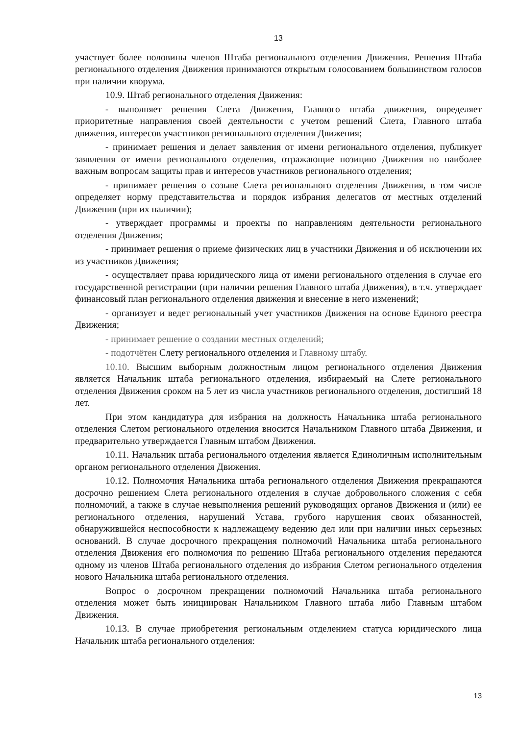13
участвует более половины членов Штаба регионального отделения Движения. Решения Штаба регионального отделения Движения принимаются открытым голосованием большинством голосов при наличии кворума.
10.9. Штаб регионального отделения Движения:
- выполняет решения Слета Движения, Главного штаба движения, определяет приоритетные направления своей деятельности с учетом решений Слета, Главного штаба движения, интересов участников регионального отделения Движения;
- принимает решения и делает заявления от имени регионального отделения, публикует заявления от имени регионального отделения, отражающие позицию Движения по наиболее важным вопросам защиты прав и интересов участников регионального отделения;
- принимает решения о созыве Слета регионального отделения Движения, в том числе определяет норму представительства и порядок избрания делегатов от местных отделений Движения (при их наличии);
- утверждает программы и проекты по направлениям деятельности регионального отделения Движения;
- принимает решения о приеме физических лиц в участники Движения и об исключении их из участников Движения;
- осуществляет права юридического лица от имени регионального отделения в случае его государственной регистрации (при наличии решения Главного штаба Движения), в т.ч. утверждает финансовый план регионального отделения движения и внесение в него изменений;
- организует и ведет региональный учет участников Движения на основе Единого реестра Движения;
- принимает решение о создании местных отделений;
- подотчётен Слету регионального отделения и Главному штабу.
10.10. Высшим выборным должностным лицом регионального отделения Движения является Начальник штаба регионального отделения, избираемый на Слете регионального отделения Движения сроком на 5 лет из числа участников регионального отделения, достигший 18 лет.
При этом кандидатура для избрания на должность Начальника штаба регионального отделения Слетом регионального отделения вносится Начальником Главного штаба Движения, и предварительно утверждается Главным штабом Движения.
10.11. Начальник штаба регионального отделения является Единоличным исполнительным органом регионального отделения Движения.
10.12. Полномочия Начальника штаба регионального отделения Движения прекращаются досрочно решением Слета регионального отделения в случае добровольного сложения с себя полномочий, а также в случае невыполнения решений руководящих органов Движения и (или) ее регионального отделения, нарушений Устава, грубого нарушения своих обязанностей, обнаружившейся неспособности к надлежащему ведению дел или при наличии иных серьезных оснований. В случае досрочного прекращения полномочий Начальника штаба регионального отделения Движения его полномочия по решению Штаба регионального отделения передаются одному из членов Штаба регионального отделения до избрания Слетом регионального отделения нового Начальника штаба регионального отделения.
Вопрос о досрочном прекращении полномочий Начальника штаба регионального отделения может быть инициирован Начальником Главного штаба либо Главным штабом Движения.
10.13. В случае приобретения региональным отделением статуса юридического лица Начальник штаба регионального отделения:
13